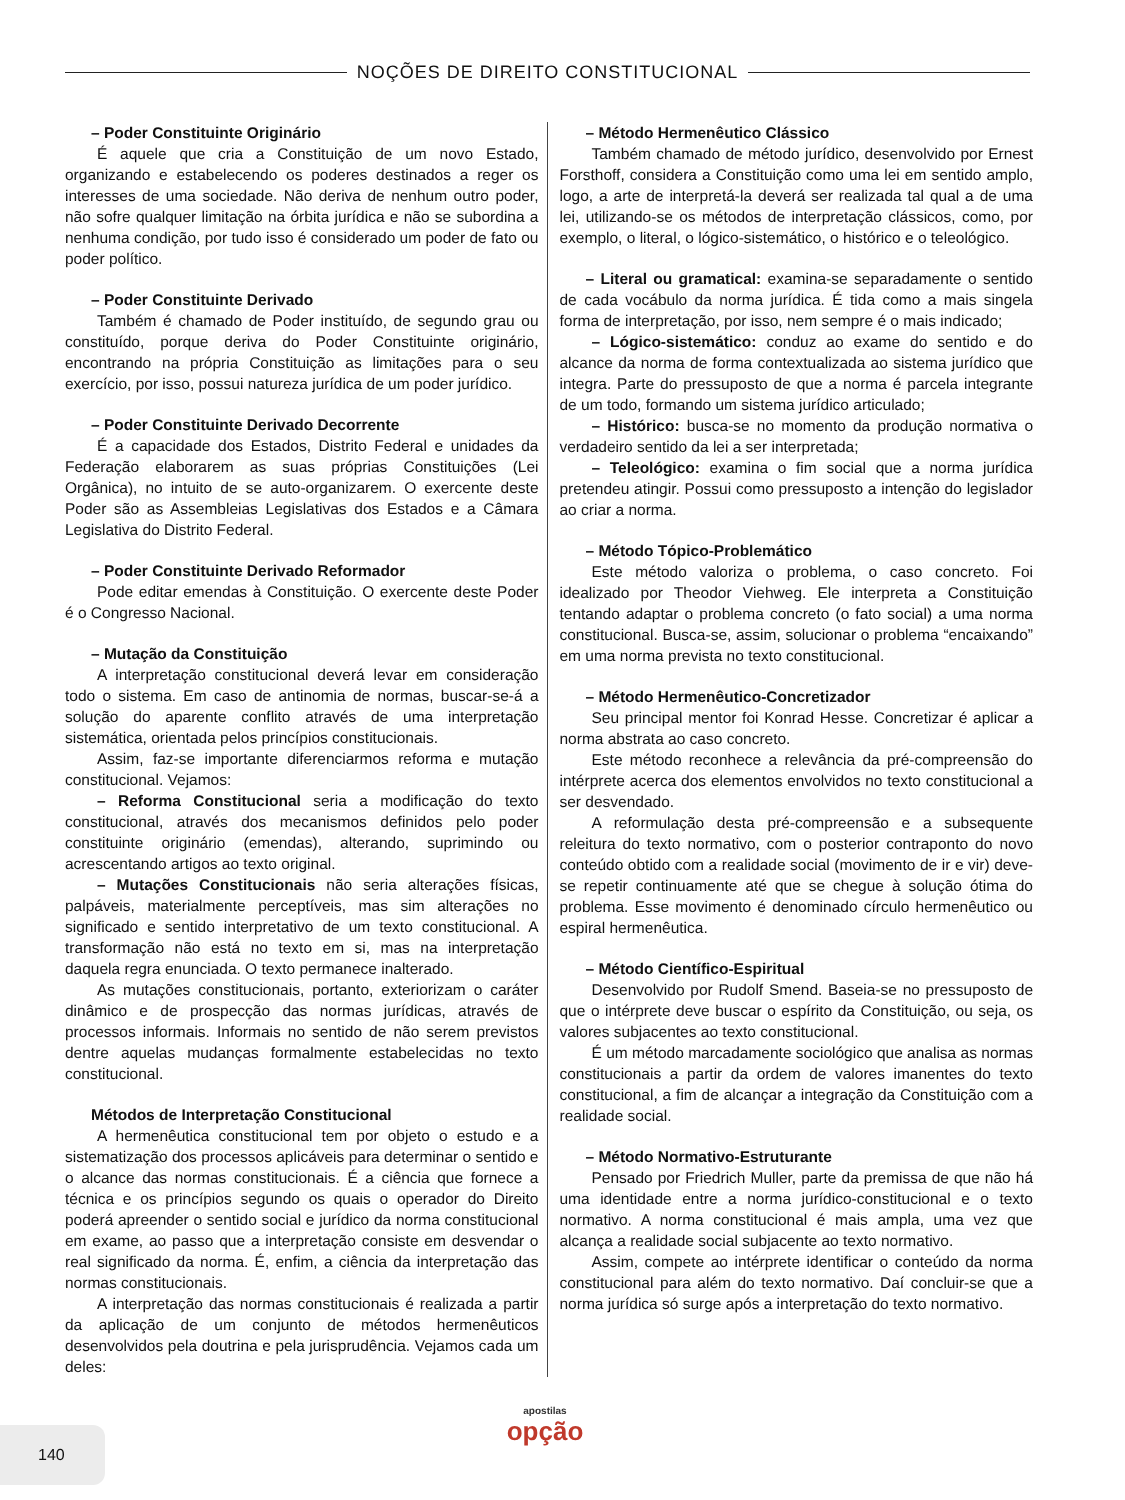NOÇÕES DE DIREITO CONSTITUCIONAL
– Poder Constituinte Originário
É aquele que cria a Constituição de um novo Estado, organizando e estabelecendo os poderes destinados a reger os interesses de uma sociedade. Não deriva de nenhum outro poder, não sofre qualquer limitação na órbita jurídica e não se subordina a nenhuma condição, por tudo isso é considerado um poder de fato ou poder político.
– Poder Constituinte Derivado
Também é chamado de Poder instituído, de segundo grau ou constituído, porque deriva do Poder Constituinte originário, encontrando na própria Constituição as limitações para o seu exercício, por isso, possui natureza jurídica de um poder jurídico.
– Poder Constituinte Derivado Decorrente
É a capacidade dos Estados, Distrito Federal e unidades da Federação elaborarem as suas próprias Constituições (Lei Orgânica), no intuito de se auto-organizarem. O exercente deste Poder são as Assembleias Legislativas dos Estados e a Câmara Legislativa do Distrito Federal.
– Poder Constituinte Derivado Reformador
Pode editar emendas à Constituição. O exercente deste Poder é o Congresso Nacional.
– Mutação da Constituição
A interpretação constitucional deverá levar em consideração todo o sistema. Em caso de antinomia de normas, buscar-se-á a solução do aparente conflito através de uma interpretação sistemática, orientada pelos princípios constitucionais.
Assim, faz-se importante diferenciarmos reforma e mutação constitucional. Vejamos:
– Reforma Constitucional seria a modificação do texto constitucional, através dos mecanismos definidos pelo poder constituinte originário (emendas), alterando, suprimindo ou acrescentando artigos ao texto original.
– Mutações Constitucionais não seria alterações físicas, palpáveis, materialmente perceptíveis, mas sim alterações no significado e sentido interpretativo de um texto constitucional. A transformação não está no texto em si, mas na interpretação daquela regra enunciada. O texto permanece inalterado.
As mutações constitucionais, portanto, exteriorizam o caráter dinâmico e de prospecção das normas jurídicas, através de processos informais. Informais no sentido de não serem previstos dentre aquelas mudanças formalmente estabelecidas no texto constitucional.
Métodos de Interpretação Constitucional
A hermenêutica constitucional tem por objeto o estudo e a sistematização dos processos aplicáveis para determinar o sentido e o alcance das normas constitucionais. É a ciência que fornece a técnica e os princípios segundo os quais o operador do Direito poderá apreender o sentido social e jurídico da norma constitucional em exame, ao passo que a interpretação consiste em desvendar o real significado da norma. É, enfim, a ciência da interpretação das normas constitucionais.
A interpretação das normas constitucionais é realizada a partir da aplicação de um conjunto de métodos hermenêuticos desenvolvidos pela doutrina e pela jurisprudência. Vejamos cada um deles:
– Método Hermenêutico Clássico
Também chamado de método jurídico, desenvolvido por Ernest Forsthoff, considera a Constituição como uma lei em sentido amplo, logo, a arte de interpretá-la deverá ser realizada tal qual a de uma lei, utilizando-se os métodos de interpretação clássicos, como, por exemplo, o literal, o lógico-sistemático, o histórico e o teleológico.
– Literal ou gramatical: examina-se separadamente o sentido de cada vocábulo da norma jurídica. É tida como a mais singela forma de interpretação, por isso, nem sempre é o mais indicado;
– Lógico-sistemático: conduz ao exame do sentido e do alcance da norma de forma contextualizada ao sistema jurídico que integra. Parte do pressuposto de que a norma é parcela integrante de um todo, formando um sistema jurídico articulado;
– Histórico: busca-se no momento da produção normativa o verdadeiro sentido da lei a ser interpretada;
– Teleológico: examina o fim social que a norma jurídica pretendeu atingir. Possui como pressuposto a intenção do legislador ao criar a norma.
– Método Tópico-Problemático
Este método valoriza o problema, o caso concreto. Foi idealizado por Theodor Viehweg. Ele interpreta a Constituição tentando adaptar o problema concreto (o fato social) a uma norma constitucional. Busca-se, assim, solucionar o problema “encaixando” em uma norma prevista no texto constitucional.
– Método Hermenêutico-Concretizador
Seu principal mentor foi Konrad Hesse. Concretizar é aplicar a norma abstrata ao caso concreto.
Este método reconhece a relevância da pré-compreensão do intérprete acerca dos elementos envolvidos no texto constitucional a ser desvendado.
A reformulação desta pré-compreensão e a subsequente releitura do texto normativo, com o posterior contraponto do novo conteúdo obtido com a realidade social (movimento de ir e vir) deve-se repetir continuamente até que se chegue à solução ótima do problema. Esse movimento é denominado círculo hermenêutico ou espiral hermenêutica.
– Método Científico-Espiritual
Desenvolvido por Rudolf Smend. Baseia-se no pressuposto de que o intérprete deve buscar o espírito da Constituição, ou seja, os valores subjacentes ao texto constitucional.
É um método marcadamente sociológico que analisa as normas constitucionais a partir da ordem de valores imanentes do texto constitucional, a fim de alcançar a integração da Constituição com a realidade social.
– Método Normativo-Estruturante
Pensado por Friedrich Muller, parte da premissa de que não há uma identidade entre a norma jurídico-constitucional e o texto normativo. A norma constitucional é mais ampla, uma vez que alcança a realidade social subjacente ao texto normativo.
Assim, compete ao intérprete identificar o conteúdo da norma constitucional para além do texto normativo. Daí concluir-se que a norma jurídica só surge após a interpretação do texto normativo.
140
apostilas
opção